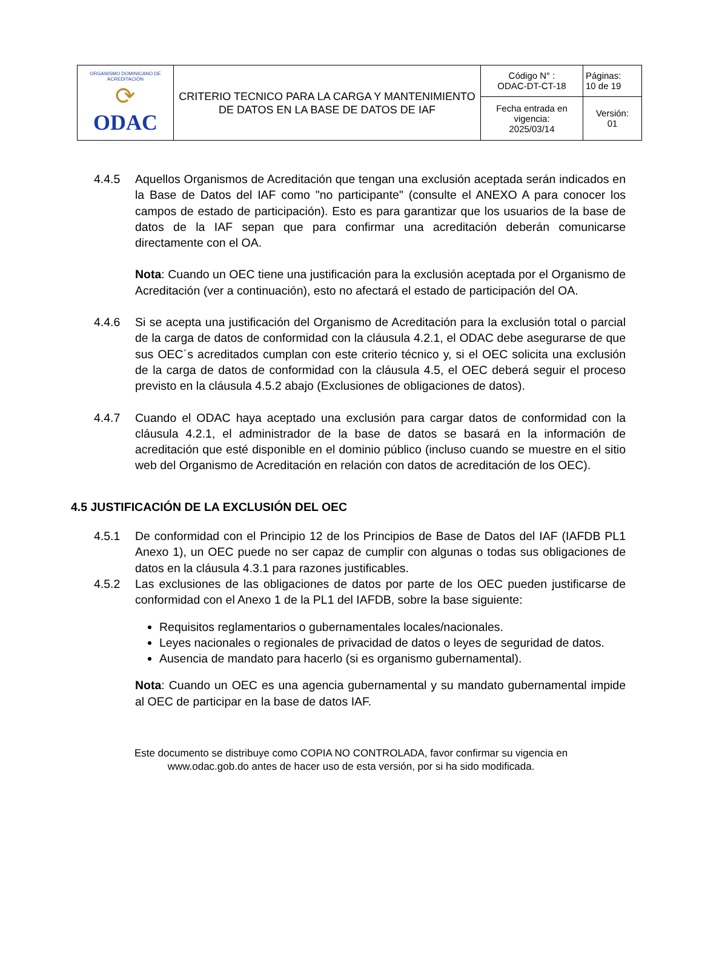| ORGANISMO DOMINICANO DE ACREDITACIÓN ⟳ ODAC | CRITERIO TECNICO PARA LA CARGA Y MANTENIMIENTO DE DATOS EN LA BASE DE DATOS DE IAF | Código N° : ODAC-DT-CT-18 | Páginas: 10 de 19 |
| | | Fecha entrada en vigencia: 2025/03/14 | Versión: 01 |
4.4.5 Aquellos Organismos de Acreditación que tengan una exclusión aceptada serán indicados en la Base de Datos del IAF como "no participante" (consulte el ANEXO A para conocer los campos de estado de participación). Esto es para garantizar que los usuarios de la base de datos de la IAF sepan que para confirmar una acreditación deberán comunicarse directamente con el OA.
​Nota: Cuando un OEC tiene una justificación para la exclusión aceptada por el Organismo de Acreditación (ver a continuación), esto no afectará el estado de participación del OA.
4.4.6 Si se acepta una justificación del Organismo de Acreditación para la exclusión total o parcial de la carga de datos de conformidad con la cláusula 4.2.1, el ODAC debe asegurarse de que sus OEC´s acreditados cumplan con este criterio técnico y, si el OEC solicita una exclusión de la carga de datos de conformidad con la cláusula 4.5, el OEC deberá seguir el proceso previsto en la cláusula 4.5.2 abajo (Exclusiones de obligaciones de datos).
4.4.7 Cuando el ODAC haya aceptado una exclusión para cargar datos de conformidad con la cláusula 4.2.1, el administrador de la base de datos se basará en la información de acreditación que esté disponible en el dominio público (incluso cuando se muestre en el sitio web del Organismo de Acreditación en relación con datos de acreditación de los OEC).
4.5 JUSTIFICACIÓN DE LA EXCLUSIÓN DEL OEC
4.5.1 De conformidad con el Principio 12 de los Principios de Base de Datos del IAF (IAFDB PL1 Anexo 1), un OEC puede no ser capaz de cumplir con algunas o todas sus obligaciones de datos en la cláusula 4.3.1 para razones justificables.
4.5.2 Las exclusiones de las obligaciones de datos por parte de los OEC pueden justificarse de conformidad con el Anexo 1 de la PL1 del IAFDB, sobre la base siguiente:
Requisitos reglamentarios o gubernamentales locales/nacionales.
Leyes nacionales o regionales de privacidad de datos o leyes de seguridad de datos.
Ausencia de mandato para hacerlo (si es organismo gubernamental).
Nota: Cuando un OEC es una agencia gubernamental y su mandato gubernamental impide al OEC de participar en la base de datos IAF.
Este documento se distribuye como COPIA NO CONTROLADA, favor confirmar su vigencia en
www.odac.gob.do antes de hacer uso de esta versión, por si ha sido modificada.